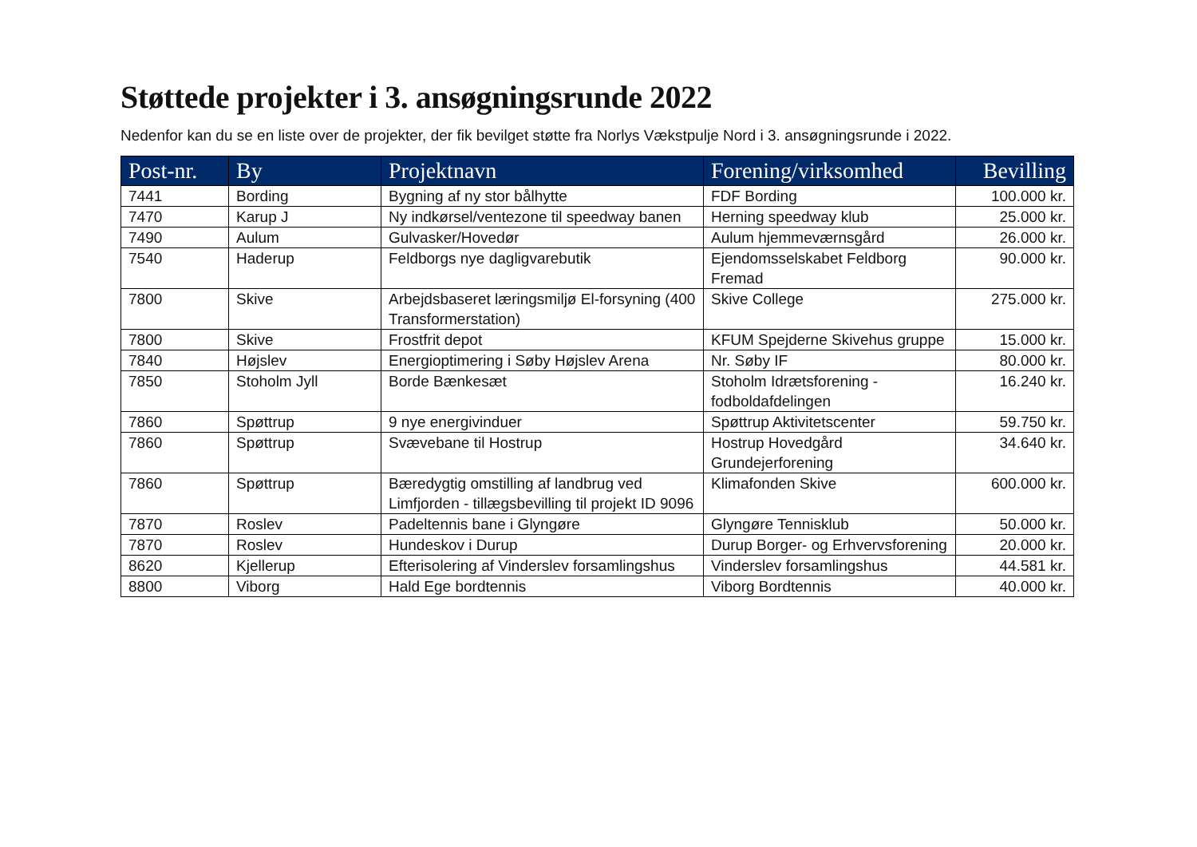Støttede projekter i 3. ansøgningsrunde 2022
Nedenfor kan du se en liste over de projekter, der fik bevilget støtte fra Norlys Vækstpulje Nord i 3. ansøgningsrunde i 2022.
| Post-nr. | By | Projektnavn | Forening/virksomhed | Bevilling |
| --- | --- | --- | --- | --- |
| 7441 | Bording | Bygning af ny stor bålhytte | FDF Bording | 100.000 kr. |
| 7470 | Karup J | Ny indkørsel/ventezone til speedway banen | Herning speedway klub | 25.000 kr. |
| 7490 | Aulum | Gulvasker/Hovedør | Aulum hjemmeværnsgård | 26.000 kr. |
| 7540 | Haderup | Feldborgs nye dagligvarebutik | Ejendomsselskabet Feldborg Fremad | 90.000 kr. |
| 7800 | Skive | Arbejdsbaseret læringsmiljø El-forsyning (400 Transformerstation) | Skive College | 275.000 kr. |
| 7800 | Skive | Frostfrit depot | KFUM Spejderne Skivehus gruppe | 15.000 kr. |
| 7840 | Højslev | Energioptimering i Søby Højslev Arena | Nr. Søby IF | 80.000 kr. |
| 7850 | Stoholm Jyll | Borde Bænkesæt | Stoholm Idrætsforening - fodboldafdelingen | 16.240 kr. |
| 7860 | Spøttrup | 9 nye energivinduer | Spøttrup Aktivitetscenter | 59.750 kr. |
| 7860 | Spøttrup | Svævebane til Hostrup | Hostrup Hovedgård Grundejerforening | 34.640 kr. |
| 7860 | Spøttrup | Bæredygtig omstilling af landbrug ved Limfjorden - tillægsbevilling til projekt ID 9096 | Klimafonden Skive | 600.000 kr. |
| 7870 | Roslev | Padeltennis bane i Glyngøre | Glyngøre Tennisklub | 50.000 kr. |
| 7870 | Roslev | Hundeskov i Durup | Durup Borger- og Erhvervsforening | 20.000 kr. |
| 8620 | Kjellerup | Efterisolering af Vinderslev forsamlingshus | Vinderslev forsamlingshus | 44.581 kr. |
| 8800 | Viborg | Hald Ege bordtennis | Viborg Bordtennis | 40.000 kr. |